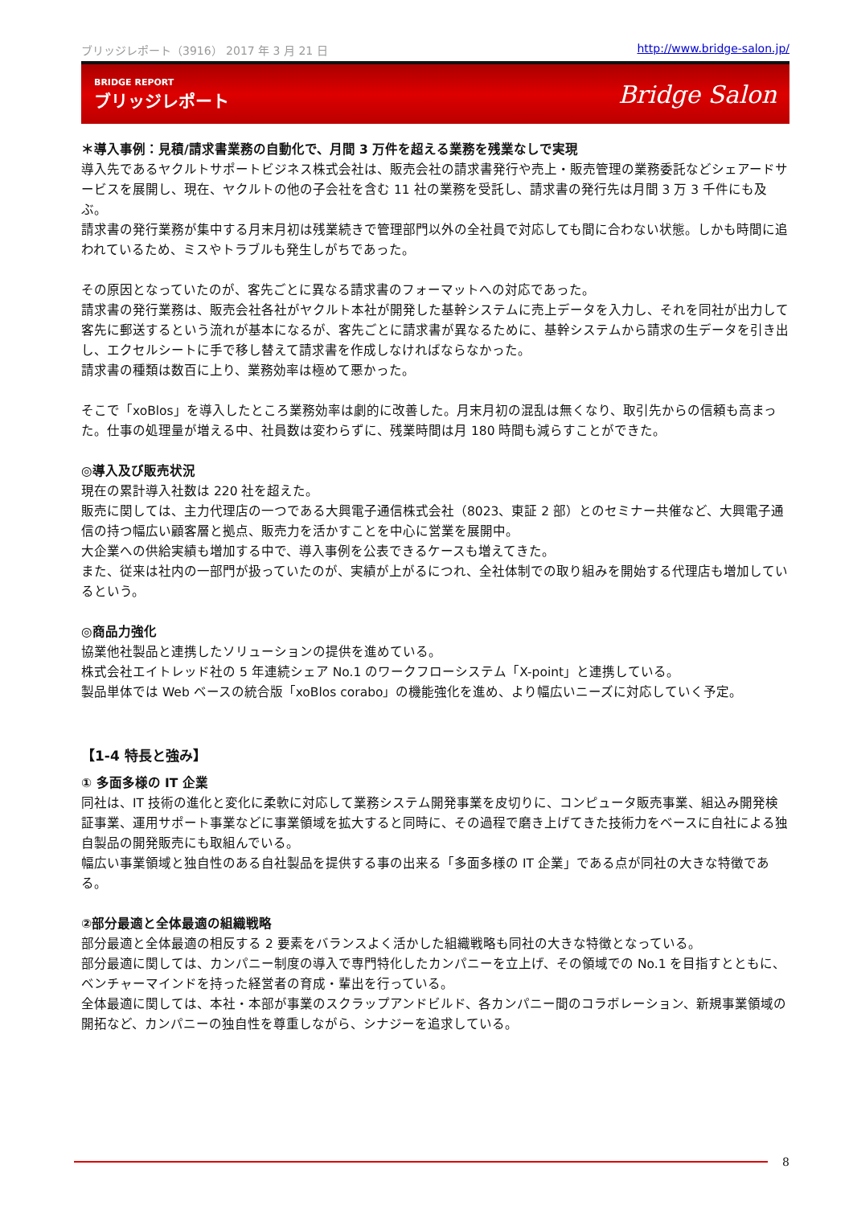ブリッジレポート（3916） 2017 年 3 月 21 日 http://www.bridge-salon.jp/
BRIDGE REPORT
ブリッジレポート
Bridge Salon
＊導入事例：見積/請求書業務の自動化で、月間 3 万件を超える業務を残業なしで実現
導入先であるヤクルトサポートビジネス株式会社は、販売会社の請求書発行や売上・販売管理の業務委託などシェアードサービスを展開し、現在、ヤクルトの他の子会社を含む 11 社の業務を受託し、請求書の発行先は月間 3 万 3 千件にも及ぶ。
請求書の発行業務が集中する月末月初は残業続きで管理部門以外の全社員で対応しても間に合わない状態。しかも時間に追われているため、ミスやトラブルも発生しがちであった。
その原因となっていたのが、客先ごとに異なる請求書のフォーマットへの対応であった。
請求書の発行業務は、販売会社各社がヤクルト本社が開発した基幹システムに売上データを入力し、それを同社が出力して客先に郵送するという流れが基本になるが、客先ごとに請求書が異なるために、基幹システムから請求の生データを引き出し、エクセルシートに手で移し替えて請求書を作成しなければならなかった。
請求書の種類は数百に上り、業務効率は極めて悪かった。
そこで「xoBlos」を導入したところ業務効率は劇的に改善した。月末月初の混乱は無くなり、取引先からの信頼も高まった。仕事の処理量が増える中、社員数は変わらずに、残業時間は月 180 時間も減らすことができた。
◎導入及び販売状況
現在の累計導入社数は 220 社を超えた。
販売に関しては、主力代理店の一つである大興電子通信株式会社（8023、東証 2 部）とのセミナー共催など、大興電子通信の持つ幅広い顧客層と拠点、販売力を活かすことを中心に営業を展開中。
大企業への供給実績も増加する中で、導入事例を公表できるケースも増えてきた。
また、従来は社内の一部門が扱っていたのが、実績が上がるにつれ、全社体制での取り組みを開始する代理店も増加しているという。
◎商品力強化
協業他社製品と連携したソリューションの提供を進めている。
株式会社エイトレッド社の 5 年連続シェア No.1 のワークフローシステム「X-point」と連携している。
製品単体では Web ベースの統合版「xoBlos corabo」の機能強化を進め、より幅広いニーズに対応していく予定。
【1-4 特長と強み】
① 多面多様の IT 企業
同社は、IT 技術の進化と変化に柔軟に対応して業務システム開発事業を皮切りに、コンピュータ販売事業、組込み開発検証事業、運用サポート事業などに事業領域を拡大すると同時に、その過程で磨き上げてきた技術力をベースに自社による独自製品の開発販売にも取組んでいる。
幅広い事業領域と独自性のある自社製品を提供する事の出来る「多面多様の IT 企業」である点が同社の大きな特徴である。
②部分最適と全体最適の組織戦略
部分最適と全体最適の相反する 2 要素をバランスよく活かした組織戦略も同社の大きな特徴となっている。
部分最適に関しては、カンパニー制度の導入で専門特化したカンパニーを立上げ、その領域での No.1 を目指すとともに、ベンチャーマインドを持った経営者の育成・輩出を行っている。
全体最適に関しては、本社・本部が事業のスクラップアンドビルド、各カンパニー間のコラボレーション、新規事業領域の開拓など、カンパニーの独自性を尊重しながら、シナジーを追求している。
8